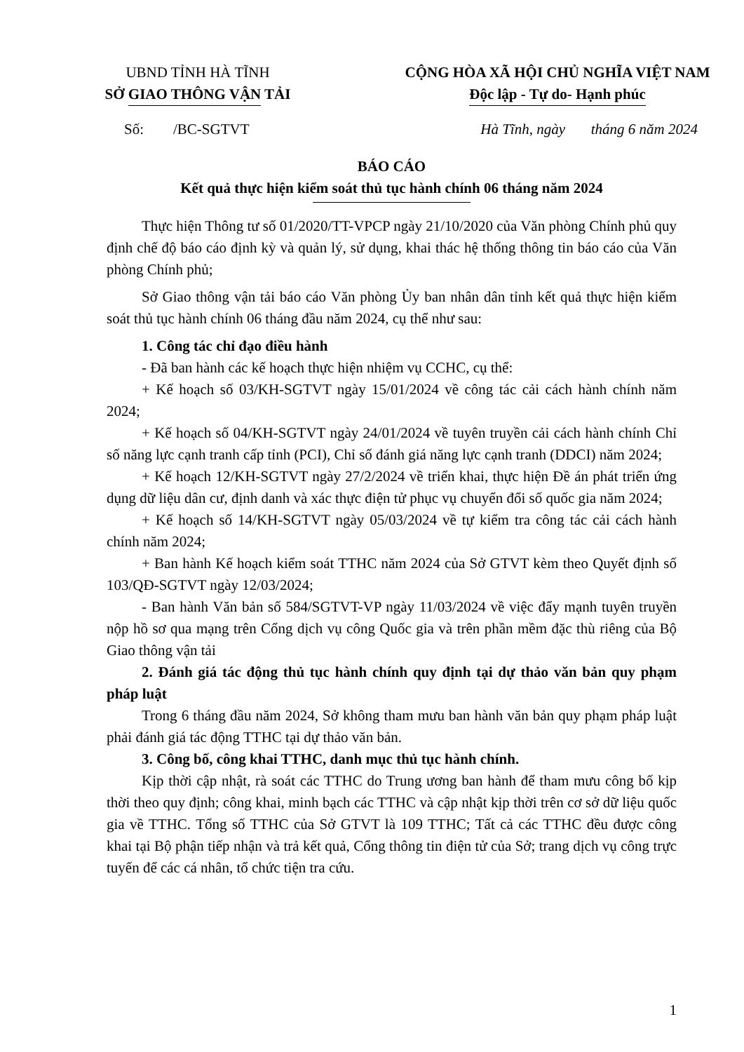UBND TỈNH HÀ TĨNH
SỞ GIAO THÔNG VẬN TẢI
CỘNG HÒA XÃ HỘI CHỦ NGHĨA VIỆT NAM
Độc lập - Tự do- Hạnh phúc
Số: /BC-SGTVT Hà Tĩnh, ngày tháng 6 năm 2024
BÁO CÁO
Kết quả thực hiện kiểm soát thủ tục hành chính 06 tháng năm 2024
Thực hiện Thông tư số 01/2020/TT-VPCP ngày 21/10/2020 của Văn phòng Chính phủ quy định chế độ báo cáo định kỳ và quản lý, sử dụng, khai thác hệ thống thông tin báo cáo của Văn phòng Chính phủ;
Sở Giao thông vận tải báo cáo Văn phòng Ủy ban nhân dân tỉnh kết quả thực hiện kiểm soát thủ tục hành chính 06 tháng đầu năm 2024, cụ thể như sau:
1. Công tác chỉ đạo điều hành
- Đã ban hành các kế hoạch thực hiện nhiệm vụ CCHC, cụ thể:
+ Kế hoạch số 03/KH-SGTVT ngày 15/01/2024 về công tác cải cách hành chính năm 2024;
+ Kế hoạch số 04/KH-SGTVT ngày 24/01/2024 về tuyên truyền cải cách hành chính Chỉ số năng lực cạnh tranh cấp tỉnh (PCI), Chỉ số đánh giá năng lực cạnh tranh (DDCI) năm 2024;
+ Kế hoạch 12/KH-SGTVT ngày 27/2/2024 về triển khai, thực hiện Đề án phát triển ứng dụng dữ liệu dân cư, định danh và xác thực điện tử phục vụ chuyển đổi số quốc gia năm 2024;
+ Kế hoạch số 14/KH-SGTVT ngày 05/03/2024 về tự kiểm tra công tác cải cách hành chính năm 2024;
+ Ban hành Kế hoạch kiểm soát TTHC năm 2024 của Sở GTVT kèm theo Quyết định số 103/QĐ-SGTVT ngày 12/03/2024;
- Ban hành Văn bản số 584/SGTVT-VP ngày 11/03/2024 về việc đẩy mạnh tuyên truyền nộp hồ sơ qua mạng trên Cổng dịch vụ công Quốc gia và trên phần mềm đặc thù riêng của Bộ Giao thông vận tải
2. Đánh giá tác động thủ tục hành chính quy định tại dự thảo văn bản quy phạm pháp luật
Trong 6 tháng đầu năm 2024, Sở không tham mưu ban hành văn bản quy phạm pháp luật phải đánh giá tác động TTHC tại dự thảo văn bản.
3. Công bố, công khai TTHC, danh mục thủ tục hành chính.
Kịp thời cập nhật, rà soát các TTHC do Trung ương ban hành để tham mưu công bố kịp thời theo quy định; công khai, minh bạch các TTHC và cập nhật kịp thời trên cơ sở dữ liệu quốc gia về TTHC. Tổng số TTHC của Sở GTVT là 109 TTHC; Tất cả các TTHC đều được công khai tại Bộ phận tiếp nhận và trả kết quả, Cổng thông tin điện tử của Sở; trang dịch vụ công trực tuyến để các cá nhân, tổ chức tiện tra cứu.
1